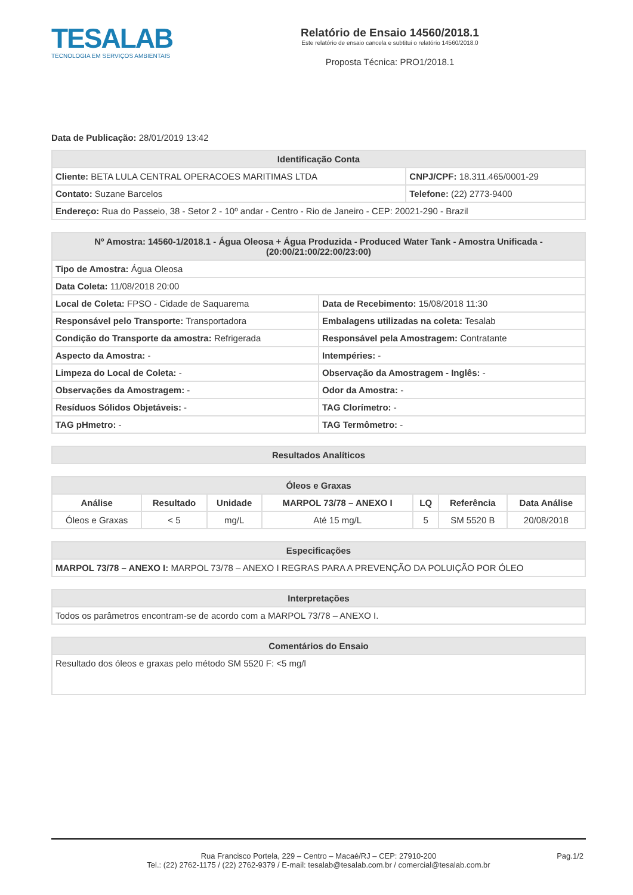TESALAB
TECNOLOGIA EM SERVIÇOS AMBIENTAIS
Relatório de Ensaio 14560/2018.1
Este relatório de ensaio cancela e subtitui o relatório 14560/2018.0
Proposta Técnica: PRO1/2018.1
Data de Publicação: 28/01/2019 13:42
| Identificação Conta | |
| --- | --- |
| Cliente: BETA LULA CENTRAL OPERACOES MARITIMAS LTDA | CNPJ/CPF: 18.311.465/0001-29 |
| Contato: Suzane Barcelos | Telefone: (22) 2773-9400 |
| Endereço: Rua do Passeio, 38 - Setor 2 - 10º andar - Centro - Rio de Janeiro - CEP: 20021-290 - Brazil | |
| Nº Amostra: 14560-1/2018.1 - Água Oleosa + Água Produzida - Produced Water Tank - Amostra Unificada - (20:00/21:00/22:00/23:00) | |
| --- | --- |
| Tipo de Amostra: Água Oleosa | |
| Data Coleta: 11/08/2018 20:00 | |
| Local de Coleta: FPSO - Cidade de Saquarema | Data de Recebimento: 15/08/2018 11:30 |
| Responsável pelo Transporte: Transportadora | Embalagens utilizadas na coleta: Tesalab |
| Condição do Transporte da amostra: Refrigerada | Responsável pela Amostragem: Contratante |
| Aspecto da Amostra: - | Intempéries: - |
| Limpeza do Local de Coleta: - | Observação da Amostragem - Inglês: - |
| Observações da Amostragem: - | Odor da Amostra: - |
| Resíduos Sólidos Objetáveis: - | TAG Clorímetro: - |
| TAG pHmetro: - | TAG Termômetro: - |
| Resultados Analíticos |
| --- |
| Óleos e Graxas | | | | | | |
| --- | --- | --- | --- | --- | --- | --- |
| Análise | Resultado | Unidade | MARPOL 73/78 – ANEXO I | LQ | Referência | Data Análise |
| Óleos e Graxas | < 5 | mg/L | Até 15 mg/L | 5 | SM 5520 B | 20/08/2018 |
| Especificações |
| --- |
| MARPOL 73/78 – ANEXO I: MARPOL 73/78 – ANEXO I REGRAS PARA A PREVENÇÃO DA POLUIÇÃO POR ÓLEO |
| Interpretações |
| --- |
| Todos os parâmetros encontram-se de acordo com a MARPOL 73/78 – ANEXO I. |
| Comentários do Ensaio |
| --- |
| Resultado dos óleos e graxas pelo método SM 5520 F: <5 mg/l |
Rua Francisco Portela, 229 – Centro – Macaé/RJ – CEP: 27910-200
Tel.: (22) 2762-1175 / (22) 2762-9379 / E-mail: tesalab@tesalab.com.br / comercial@tesalab.com.br
Pag.1/2